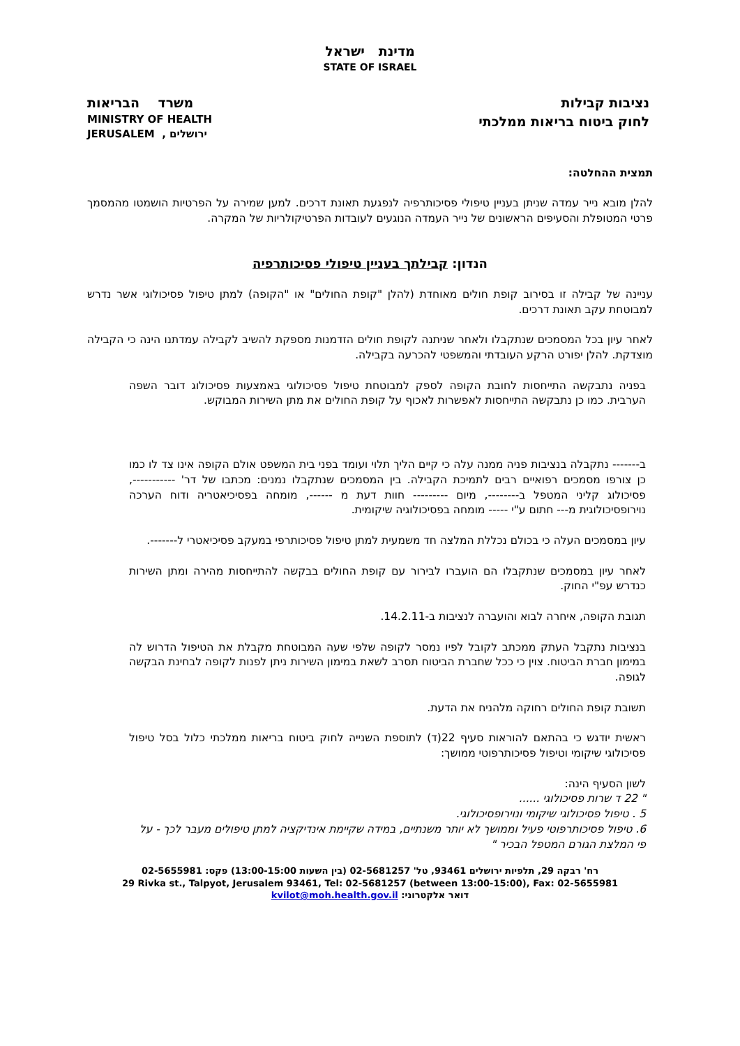מדינת ישראל
STATE OF ISRAEL
נציבות קבילות
לחוק ביטוח בריאות ממלכתי
משרד הבריאות
MINISTRY OF HEALTH
JERUSALEM , ירושלים
תמצית ההחלטה:
להלן מובא נייר עמדה שניתן בעניין טיפולי פסיכותרפיה לנפגעת תאונת דרכים. למען שמירה על הפרטיות הושמטו מהמסמך פרטי המטופלת והסעיפים הראשונים של נייר העמדה הנוגעים לעובדות הפרטיקולריות של המקרה.
הנדון: קבילתך בעניין טיפולי פסיכותרפיה
עניינה של קבילה זו בסירוב קופת חולים מאוחדת (להלן "קופת החולים" או "הקופה) למתן טיפול פסיכולוגי אשר נדרש למבוטחת עקב תאונת דרכים.
לאחר עיון בכל המסמכים שנתקבלו ולאחר שניתנה לקופת חולים הזדמנות מספקת להשיב לקבילה עמדתנו הינה כי הקבילה מוצדקת. להלן יפורט הרקע העובדתי והמשפטי להכרעה בקבילה.
בפניה נתבקשה התייחסות לחובת הקופה לספק למבוטחת טיפול פסיכולוגי באמצעות פסיכולוג דובר השפה הערבית. כמו כן נתבקשה התייחסות לאפשרות לאכוף על קופת החולים את מתן השירות המבוקש.
ב------- נתקבלה בנציבות פניה ממנה עלה כי קיים הליך תלוי ועומד בפני בית המשפט אולם הקופה אינו צד לו כמו כן צורפו מסמכים רפואיים רבים לתמיכת הקבילה. בין המסמכים שנתקבלו נמנים: מכתבו של דר' -----------, פסיכולוג קליני המטפל ב--------, מיום --------- חוות דעת מ ------, מומחה בפסיכיאטריה ודוח הערכה נוירופסיכולוגית מ--- חתום ע"י ----- מומחה בפסיכולוגיה שיקומית.
עיון במסמכים העלה כי בכולם נכללת המלצה חד משמעית למתן טיפול פסיכותרפי במעקב פסיכיאטרי ל-------.
לאחר עיון במסמכים שנתקבלו הם הועברו לבירור עם קופת החולים בבקשה להתייחסות מהירה ומתן השירות כנדרש עפ"י החוק.
תגובת הקופה, איחרה לבוא והועברה לנציבות ב-14.2.11.
בנציבות נתקבל העתק ממכתב לקובל לפיו נמסר לקופה שלפי שעה המבוטחת מקבלת את הטיפול הדרוש לה במימון חברת הביטוח. צוין כי ככל שחברת הביטוח תסרב לשאת במימון השירות ניתן לפנות לקופה לבחינת הבקשה לגופה.
תשובת קופת החולים רחוקה מלהניח את הדעת.
ראשית יודגש כי בהתאם להוראות סעיף 22(ד) לתוספת השנייה לחוק ביטוח בריאות ממלכתי כלול בסל טיפול פסיכולוגי שיקומי וטיפול פסיכותרפוטי ממושך:
לשון הסעיף הינה:
" 22 ד שרות פסיכולוגי ......
5 . טיפול פסיכולוגי שיקומי ונוירופסיכולוגי.
6. טיפול פסיכותרפוטי פעיל וממושך לא יותר משנתיים, במידה שקיימת אינדיקציה למתן טיפולים מעבר לכך - על פי המלצת הגורם המטפל הבכיר "
רח' רבקה 29, תלפיות ירושלים 93461, טל' 02-5681257 (בין השעות 13:00-15:00) פקס: 02-5655981
29 Rivka st., Talpyot, Jerusalem 93461, Tel: 02-5681257 (between 13:00-15:00), Fax: 02-5655981
דואר אלקטרוני: kvilot@moh.health.gov.il